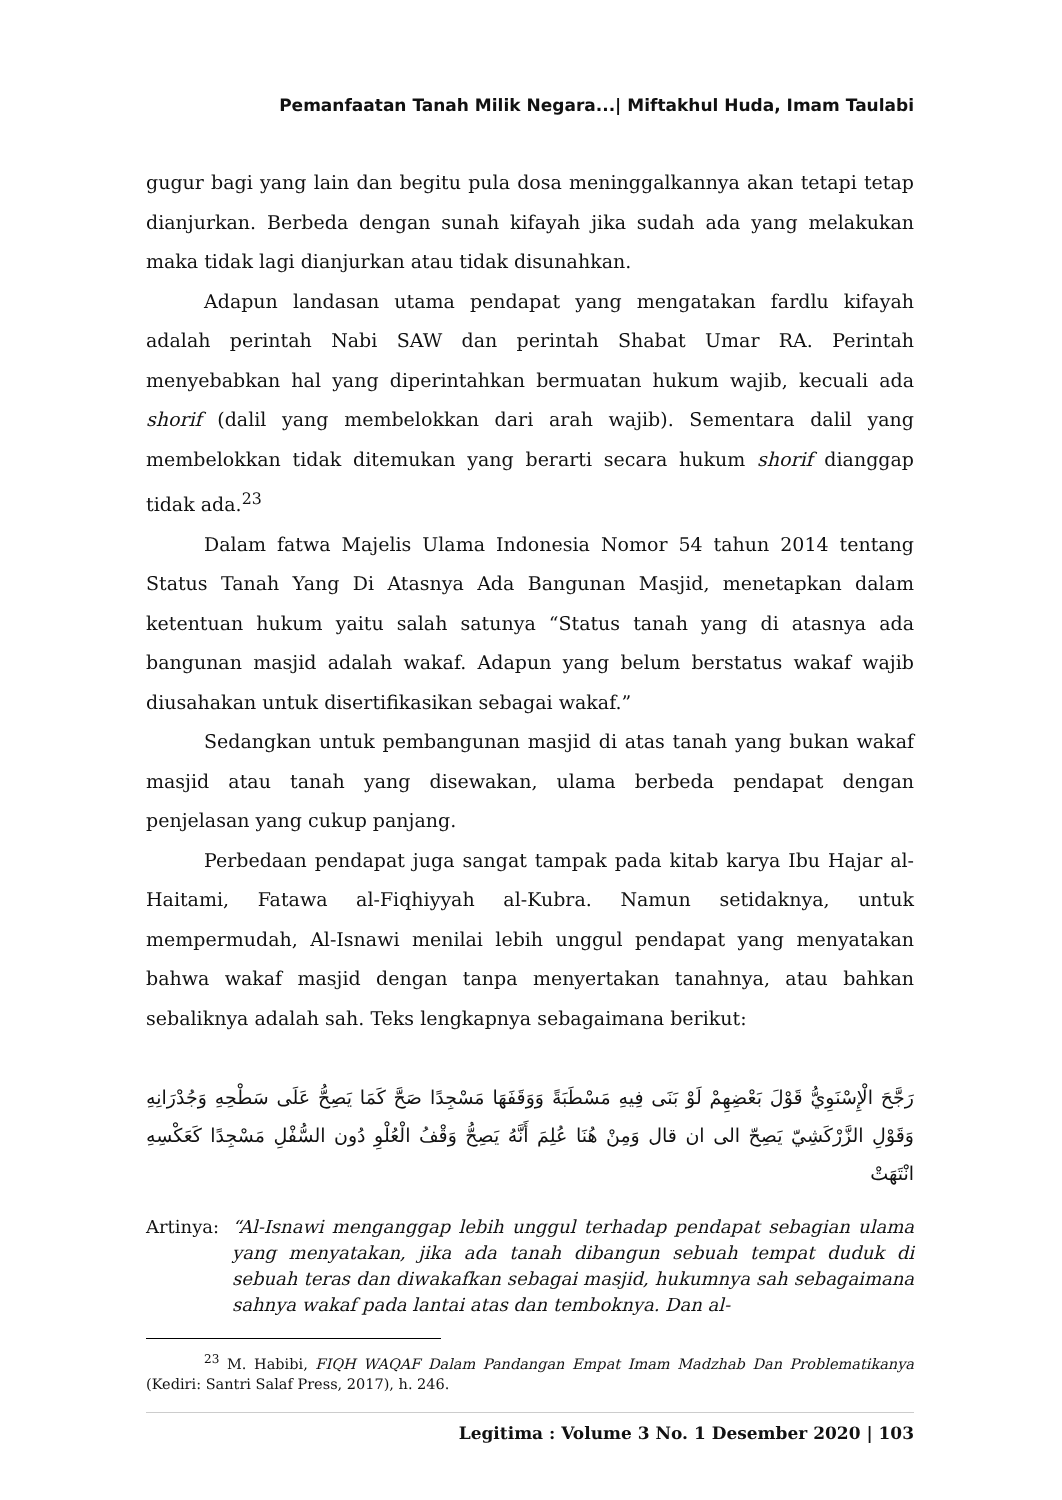Pemanfaatan Tanah Milik Negara...| Miftakhul Huda, Imam Taulabi
gugur bagi yang lain dan begitu pula dosa meninggalkannya akan tetapi tetap dianjurkan. Berbeda dengan sunah kifayah jika sudah ada yang melakukan maka tidak lagi dianjurkan atau tidak disunahkan.
Adapun landasan utama pendapat yang mengatakan fardlu kifayah adalah perintah Nabi SAW dan perintah Shabat Umar RA. Perintah menyebabkan hal yang diperintahkan bermuatan hukum wajib, kecuali ada shorif (dalil yang membelokkan dari arah wajib). Sementara dalil yang membelokkan tidak ditemukan yang berarti secara hukum shorif dianggap tidak ada.<sup>23</sup>
Dalam fatwa Majelis Ulama Indonesia Nomor 54 tahun 2014 tentang Status Tanah Yang Di Atasnya Ada Bangunan Masjid, menetapkan dalam ketentuan hukum yaitu salah satunya “Status tanah yang di atasnya ada bangunan masjid adalah wakaf. Adapun yang belum berstatus wakaf wajib diusahakan untuk disertifikasikan sebagai wakaf.”
Sedangkan untuk pembangunan masjid di atas tanah yang bukan wakaf masjid atau tanah yang disewakan, ulama berbeda pendapat dengan penjelasan yang cukup panjang.
Perbedaan pendapat juga sangat tampak pada kitab karya Ibu Hajar al-Haitami, Fatawa al-Fiqhiyyah al-Kubra. Namun setidaknya, untuk mempermudah, Al-Isnawi menilai lebih unggul pendapat yang menyatakan bahwa wakaf masjid dengan tanpa menyertakan tanahnya, atau bahkan sebaliknya adalah sah. Teks lengkapnya sebagaimana berikut:
رَجَّحَ الْإِسْنَوِيُّ قَوْلَ بَعْضِهِمْ لَوْ بَنَى فِيهِ مَسْطَبَةً وَوَقَفَهَا مَسْجِدًا صَحَّ كَمَا يَصِحُّ عَلَى سَطْحِهِ وَجُدْرَانِهِ وَقَوْلِ الزَّرْكَشِيّ يَصِحّ الى ان قال وَمِنْ هُنَا عُلِمَ أَنَّهُ يَصِحُّ وَقْفُ الْعُلْوِ دُون السُّفْلِ مَسْجِدًا كَعَكْسِهِ انْتَهَتْ
Artinya: “Al-Isnawi menganggap lebih unggul terhadap pendapat sebagian ulama yang menyatakan, jika ada tanah dibangun sebuah tempat duduk di sebuah teras dan diwakafkan sebagai masjid, hukumnya sah sebagaimana sahnya wakaf pada lantai atas dan temboknya. Dan al-
<sup>23</sup> M. Habibi, FIQH WAQAF Dalam Pandangan Empat Imam Madzhab Dan Problematikanya (Kediri: Santri Salaf Press, 2017), h. 246.
Legitima : Volume 3 No. 1 Desember 2020 | 103